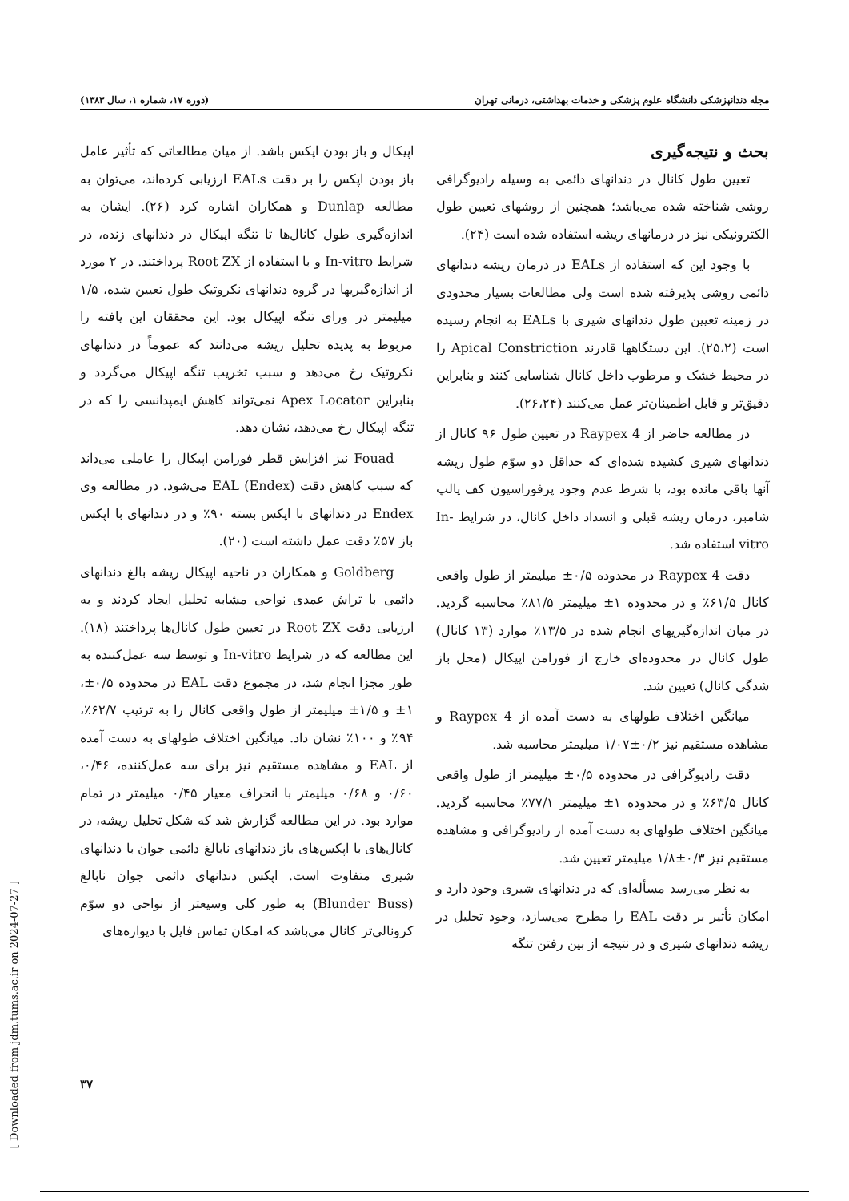[ Downloaded from jdm.tums.ac.ir on 2024-07-27 ]
مجله دندانپزشکی دانشگاه علوم پزشکی و خدمات بهداشتی، درمانی تهران (دوره ۱۷، شماره ۱، سال ۱۳۸۳)
بحث و نتیجه‌گیری
تعیین طول کانال در دندانهای دائمی به وسیله رادیوگرافی روشی شناخته شده می‌باشد؛ همچنین از روشهای تعیین طول الکترونیکی نیز در درمانهای ریشه استفاده شده است (۲۴).
با وجود این که استفاده از EALs در درمان ریشه دندانهای دائمی روشی پذیرفته شده است ولی مطالعات بسیار محدودی در زمینه تعیین طول دندانهای شیری با EALs به انجام رسیده است (۲۵،۲). این دستگاهها قادرند Apical Constriction را در محیط خشک و مرطوب داخل کانال شناسایی کنند و بنابراین دقیق‌تر و قابل اطمینان‌تر عمل می‌کنند (۲۶،۲۴).
در مطالعه حاضر از Raypex 4 در تعیین طول ۹۶ کانال از دندانهای شیری کشیده شده‌ای که حداقل دو سوّم طول ریشه آنها باقی مانده بود، با شرط عدم وجود پرفوراسیون کف پالپ شامبر، درمان ریشه قبلی و انسداد داخل کانال، در شرایط In-vitro استفاده شد.
دقت Raypex 4 در محدوده ۰/۵± میلیمتر از طول واقعی کانال ۶۱/۵٪ و در محدوده ۱± میلیمتر ۸۱/۵٪ محاسبه گردید. در میان اندازه‌گیریهای انجام شده در ۱۳/۵٪ موارد (۱۳ کانال) طول کانال در محدوده‌ای خارج از فورامن اپیکال (محل باز شدگی کانال) تعیین شد.
میانگین اختلاف طولهای به دست آمده از Raypex 4 و مشاهده مستقیم نیز ۰/۲±۱/۰۷ میلیمتر محاسبه شد.
دقت رادیوگرافی در محدوده ۰/۵± میلیمتر از طول واقعی کانال ۶۳/۵٪ و در محدوده ۱± میلیمتر ۷۷/۱٪ محاسبه گردید. میانگین اختلاف طولهای به دست آمده از رادیوگرافی و مشاهده مستقیم نیز ۰/۳±۱/۸ میلیمتر تعیین شد.
به نظر می‌رسد مسأله‌ای که در دندانهای شیری وجود دارد و امکان تأثیر بر دقت EAL را مطرح می‌سازد، وجود تحلیل در ریشه دندانهای شیری و در نتیجه از بین رفتن تنگه
اپیکال و باز بودن اپکس باشد. از میان مطالعاتی که تأثیر عامل باز بودن اپکس را بر دقت EALs ارزیابی کرده‌اند، می‌توان به مطالعه Dunlap و همکاران اشاره کرد (۲۶). ایشان به اندازه‌گیری طول کانال‌ها تا تنگه اپیکال در دندانهای زنده، در شرایط In-vitro و با استفاده از Root ZX پرداختند. در ۲ مورد از اندازه‌گیریها در گروه دندانهای نکروتیک طول تعیین شده، ۱/۵ میلیمتر در ورای تنگه اپیکال بود. این محققان این یافته را مربوط به پدیده تحلیل ریشه می‌دانند که عموماً در دندانهای نکروتیک رخ می‌دهد و سبب تخریب تنگه اپیکال می‌گردد و بنابراین Apex Locator نمی‌تواند کاهش ایمپدانسی را که در تنگه اپیکال رخ می‌دهد، نشان دهد.
Fouad نیز افزایش قطر فورامن اپیکال را عاملی می‌داند که سبب کاهش دقت EAL (Endex) می‌شود. در مطالعه وی Endex در دندانهای با اپکس بسته ۹۰٪ و در دندانهای با اپکس باز ۵۷٪ دقت عمل داشته است (۲۰).
Goldberg و همکاران در ناحیه اپیکال ریشه بالغ دندانهای دائمی با تراش عمدی نواحی مشابه تحلیل ایجاد کردند و به ارزیابی دقت Root ZX در تعیین طول کانال‌ها پرداختند (۱۸). این مطالعه که در شرایط In-vitro و توسط سه عمل‌کننده به طور مجزا انجام شد، در مجموع دقت EAL در محدوده ۰/۵±، ۱± و ۱/۵± میلیمتر از طول واقعی کانال را به ترتیب ۶۲/۷٪، ۹۴٪ و ۱۰۰٪ نشان داد. میانگین اختلاف طولهای به دست آمده از EAL و مشاهده مستقیم نیز برای سه عمل‌کننده، ۰/۴۶، ۰/۶۰ و ۰/۶۸ میلیمتر با انحراف معیار ۰/۴۵ میلیمتر در تمام موارد بود. در این مطالعه گزارش شد که شکل تحلیل ریشه، در کانال‌های با اپکس‌های باز دندانهای نابالغ دائمی جوان با دندانهای شیری متفاوت است. اپکس دندانهای دائمی جوان نابالغ (Blunder Buss) به طور کلی وسیعتر از نواحی دو سوّم کرونالی‌تر کانال می‌باشد که امکان تماس فایل با دیواره‌های
۳۷